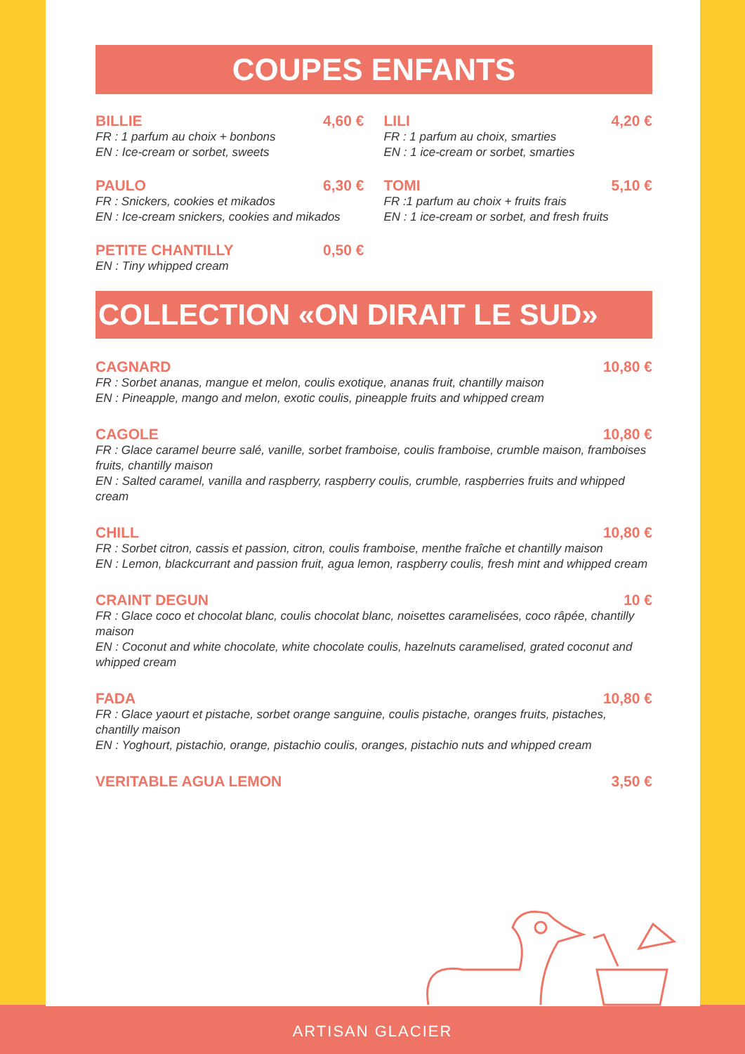COUPES ENFANTS
BILLIE 4,60 €
FR : 1 parfum au choix + bonbons
EN : Ice-cream or sorbet, sweets
PAULO 6,30 €
FR : Snickers, cookies et mikados
EN : Ice-cream snickers, cookies and mikados
PETITE CHANTILLY 0,50 €
EN : Tiny whipped cream
LILI 4,20 €
FR : 1 parfum au choix, smarties
EN : 1 ice-cream or sorbet, smarties
TOMI 5,10 €
FR :1 parfum au choix + fruits frais
EN : 1 ice-cream or sorbet, and fresh fruits
COLLECTION «ON DIRAIT LE SUD»
CAGNARD 10,80 €
FR : Sorbet ananas, mangue et melon, coulis exotique, ananas fruit, chantilly maison
EN : Pineapple, mango and melon, exotic coulis, pineapple fruits and whipped cream
CAGOLE 10,80 €
FR : Glace caramel beurre salé, vanille, sorbet framboise, coulis framboise, crumble maison, framboises fruits, chantilly maison
EN : Salted caramel, vanilla and raspberry, raspberry coulis, crumble, raspberries fruits and whipped cream
CHILL 10,80 €
FR : Sorbet citron, cassis et passion, citron, coulis framboise, menthe fraîche et chantilly maison
EN : Lemon, blackcurrant and passion fruit, agua lemon, raspberry coulis, fresh mint and whipped cream
CRAINT DEGUN 10 €
FR : Glace coco et chocolat blanc, coulis chocolat blanc, noisettes caramelisées, coco râpée, chantilly maison
EN : Coconut and white chocolate, white chocolate coulis, hazelnuts caramelised, grated coconut and whipped cream
FADA 10,80 €
FR : Glace yaourt et pistache, sorbet orange sanguine, coulis pistache, oranges fruits, pistaches, chantilly maison
EN : Yoghourt, pistachio, orange, pistachio coulis, oranges, pistachio nuts and whipped cream
VERITABLE AGUA LEMON 3,50 €
ARTISAN GLACIER